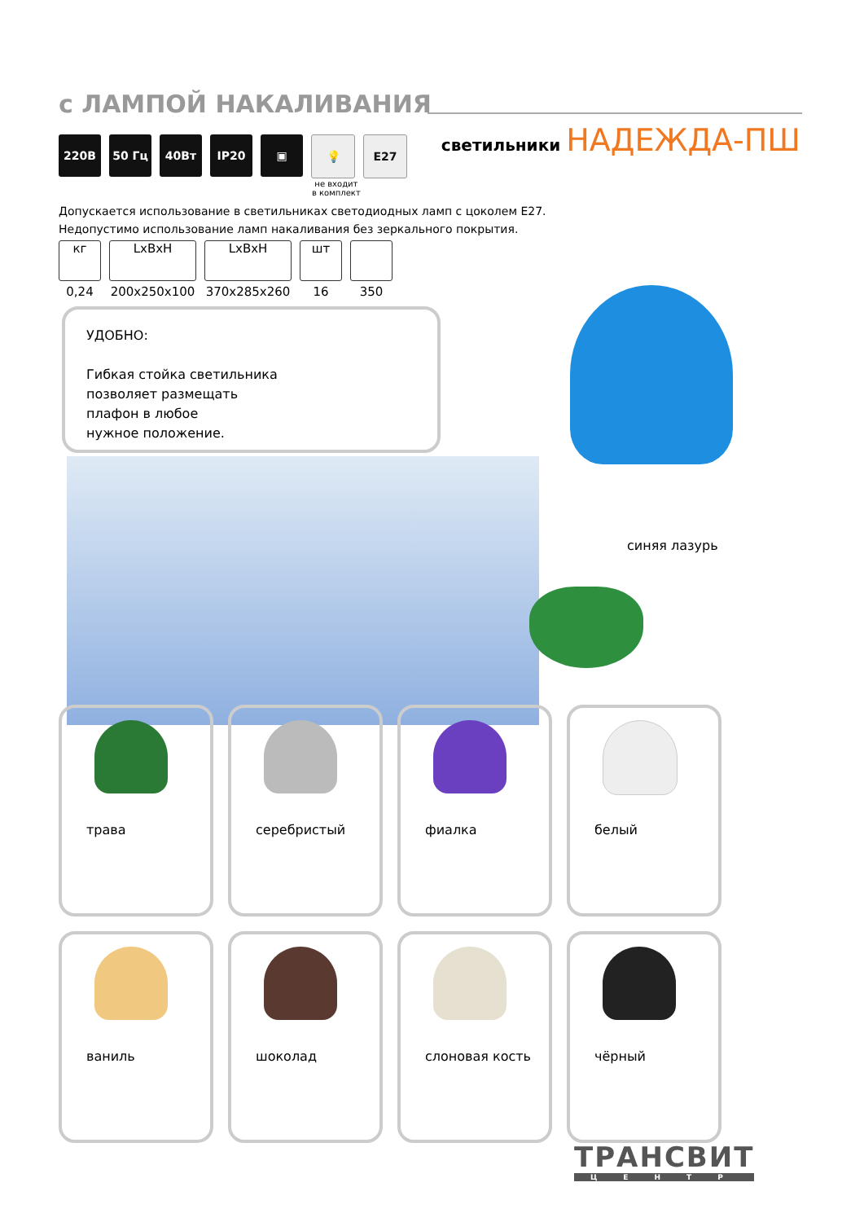с ЛАМПОЙ НАКАЛИВАНИЯ
светильники НАДЕЖДА-ПШ
220В 50 Гц 40Вт IP20 ▣ 💡 E27
не входит
в комплект
Допускается использование в светильниках светодиодных ламп с цоколем Е27.
Недопустимо использование ламп накаливания без зеркального покрытия.
кг
0,24
LxBxH
200x250x100
LxBxH
370x285x260
шт
16
350
УДОБНО:
Гибкая стойка светильника
позволяет размещать
плафон в любое
нужное положение.
синяя лазурь
трава
серебристый
фиалка
белый
ваниль
шоколад
слоновая кость
чёрный
ТРАНСВИТ
ЦЕНТР